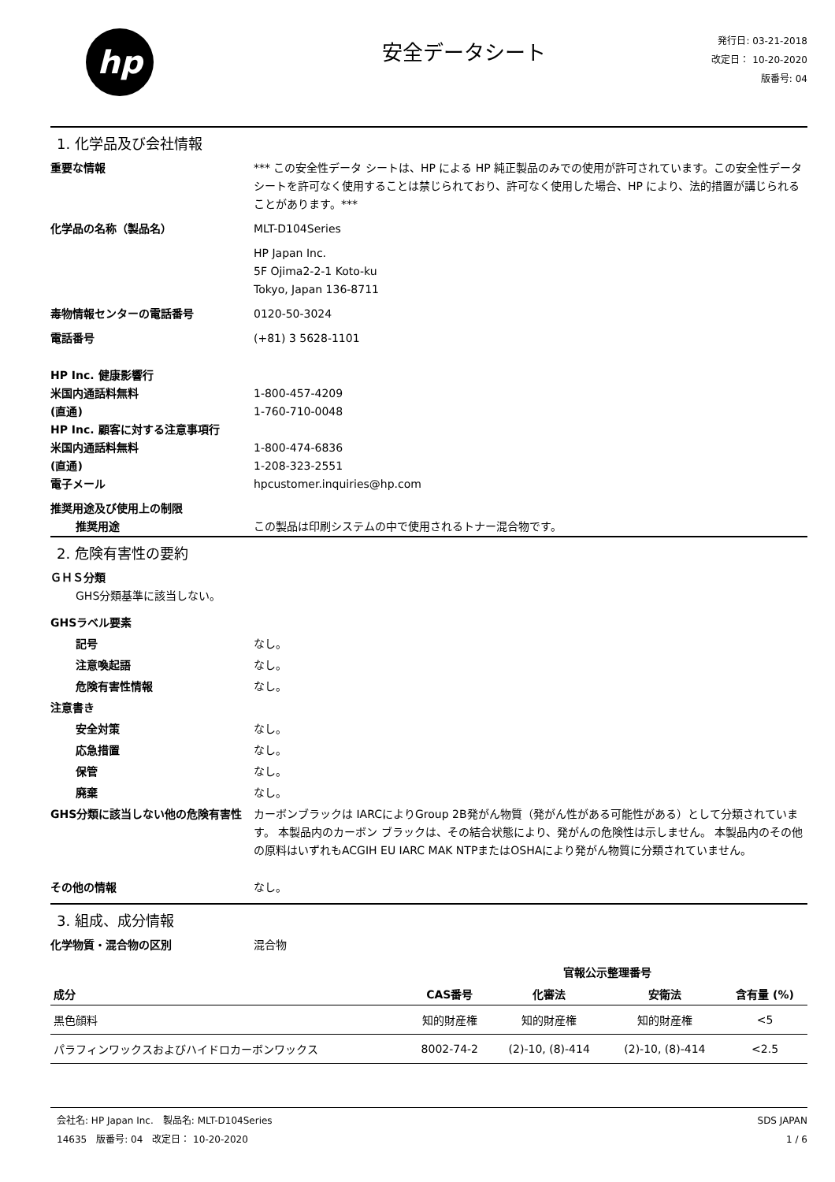hp
安全データシート
発行日: 03-21-2018
改定日： 10-20-2020
版番号: 04
1. 化学品及び会社情報
重要な情報 *** この安全性データ シートは、HP による HP 純正製品のみでの使用が許可されています。この安全性データシートを許可なく使用することは禁じられており、許可なく使用した場合、HP により、法的措置が講じられることがあります。***
化学品の名称（製品名） MLT-D104Series
HP Japan Inc.
5F Ojima2-2-1 Koto-ku
Tokyo, Japan 136-8711
毒物情報センターの電話番号 0120-50-3024
電話番号 (+81) 3 5628-1101
HP Inc. 健康影響行
米国内通話料無料 1-800-457-4209
(直通) 1-760-710-0048
HP Inc. 顧客に対する注意事項行
米国内通話料無料 1-800-474-6836
(直通) 1-208-323-2551
電子メール hpcustomer.inquiries@hp.com
推奨用途及び使用上の制限
推奨用途 この製品は印刷システムの中で使用されるトナー混合物です。
2. 危険有害性の要約
ＧＨＳ分類
GHS分類基準に該当しない。
GHSラベル要素
記号 なし。
注意喚起語 なし。
危険有害性情報 なし。
注意書き
安全対策 なし。
応急措置 なし。
保管 なし。
廃棄 なし。
GHS分類に該当しない他の危険有害性 カーボンブラックは IARCによりGroup 2B発がん物質（発がん性がある可能性がある）として分類されています。 本製品内のカーボン ブラックは、その結合状態により、発がんの危険性は示しません。 本製品内のその他の原料はいずれもACGIH EU IARC MAK NTPまたはOSHAにより発がん物質に分類されていません。
その他の情報 なし。
3. 組成、成分情報
化学物質・混合物の区別 混合物
| | | 官報公示整理番号 | | |
| --- | --- | --- | --- | --- |
| 成分 | CAS番号 | 化審法 | 安衛法 | 含有量 (%) |
| 黒色顔料 | 知的財産権 | 知的財産権 | 知的財産権 | <5 |
| パラフィンワックスおよびハイドロカーボンワックス | 8002-74-2 | (2)-10, (8)-414 | (2)-10, (8)-414 | <2.5 |
会社名: HP Japan Inc.　製品名: MLT-D104Series
14635　版番号: 04　改定日： 10-20-2020
SDS JAPAN
1 / 6